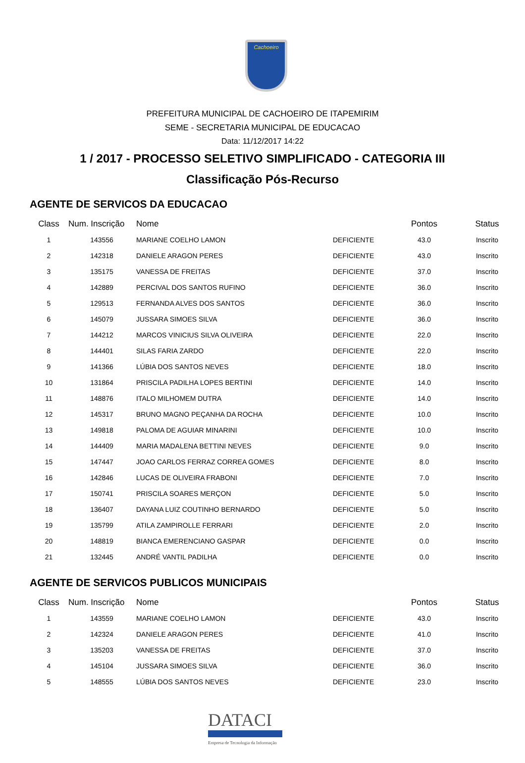Cachoeiro
PREFEITURA MUNICIPAL DE CACHOEIRO DE ITAPEMIRIM
SEME - SECRETARIA MUNICIPAL DE EDUCACAO
Data: 11/12/2017 14:22
1 / 2017 - PROCESSO SELETIVO SIMPLIFICADO - CATEGORIA III
Classificação Pós-Recurso
AGENTE DE SERVICOS DA EDUCACAO
| Class | Num. Inscrição | Nome | | Pontos | Status |
| --- | --- | --- | --- | --- | --- |
| 1 | 143556 | MARIANE COELHO LAMON | DEFICIENTE | 43.0 | Inscrito |
| 2 | 142318 | DANIELE ARAGON PERES | DEFICIENTE | 43.0 | Inscrito |
| 3 | 135175 | VANESSA DE FREITAS | DEFICIENTE | 37.0 | Inscrito |
| 4 | 142889 | PERCIVAL DOS SANTOS RUFINO | DEFICIENTE | 36.0 | Inscrito |
| 5 | 129513 | FERNANDA ALVES DOS SANTOS | DEFICIENTE | 36.0 | Inscrito |
| 6 | 145079 | JUSSARA SIMOES SILVA | DEFICIENTE | 36.0 | Inscrito |
| 7 | 144212 | MARCOS VINICIUS SILVA OLIVEIRA | DEFICIENTE | 22.0 | Inscrito |
| 8 | 144401 | SILAS FARIA ZARDO | DEFICIENTE | 22.0 | Inscrito |
| 9 | 141366 | LÚBIA DOS SANTOS NEVES | DEFICIENTE | 18.0 | Inscrito |
| 10 | 131864 | PRISCILA PADILHA LOPES BERTINI | DEFICIENTE | 14.0 | Inscrito |
| 11 | 148876 | ITALO MILHOMEM DUTRA | DEFICIENTE | 14.0 | Inscrito |
| 12 | 145317 | BRUNO MAGNO PEÇANHA DA ROCHA | DEFICIENTE | 10.0 | Inscrito |
| 13 | 149818 | PALOMA DE AGUIAR MINARINI | DEFICIENTE | 10.0 | Inscrito |
| 14 | 144409 | MARIA MADALENA BETTINI NEVES | DEFICIENTE | 9.0 | Inscrito |
| 15 | 147447 | JOAO CARLOS FERRAZ CORREA GOMES | DEFICIENTE | 8.0 | Inscrito |
| 16 | 142846 | LUCAS DE OLIVEIRA FRABONI | DEFICIENTE | 7.0 | Inscrito |
| 17 | 150741 | PRISCILA SOARES MERÇON | DEFICIENTE | 5.0 | Inscrito |
| 18 | 136407 | DAYANA LUIZ COUTINHO BERNARDO | DEFICIENTE | 5.0 | Inscrito |
| 19 | 135799 | ATILA ZAMPIROLLE FERRARI | DEFICIENTE | 2.0 | Inscrito |
| 20 | 148819 | BIANCA EMERENCIANO GASPAR | DEFICIENTE | 0.0 | Inscrito |
| 21 | 132445 | ANDRÉ VANTIL PADILHA | DEFICIENTE | 0.0 | Inscrito |
AGENTE DE SERVICOS PUBLICOS MUNICIPAIS
| Class | Num. Inscrição | Nome | | Pontos | Status |
| --- | --- | --- | --- | --- | --- |
| 1 | 143559 | MARIANE COELHO LAMON | DEFICIENTE | 43.0 | Inscrito |
| 2 | 142324 | DANIELE ARAGON PERES | DEFICIENTE | 41.0 | Inscrito |
| 3 | 135203 | VANESSA DE FREITAS | DEFICIENTE | 37.0 | Inscrito |
| 4 | 145104 | JUSSARA SIMOES SILVA | DEFICIENTE | 36.0 | Inscrito |
| 5 | 148555 | LÚBIA DOS SANTOS NEVES | DEFICIENTE | 23.0 | Inscrito |
DATACI
Empresa de Tecnologia da Informação